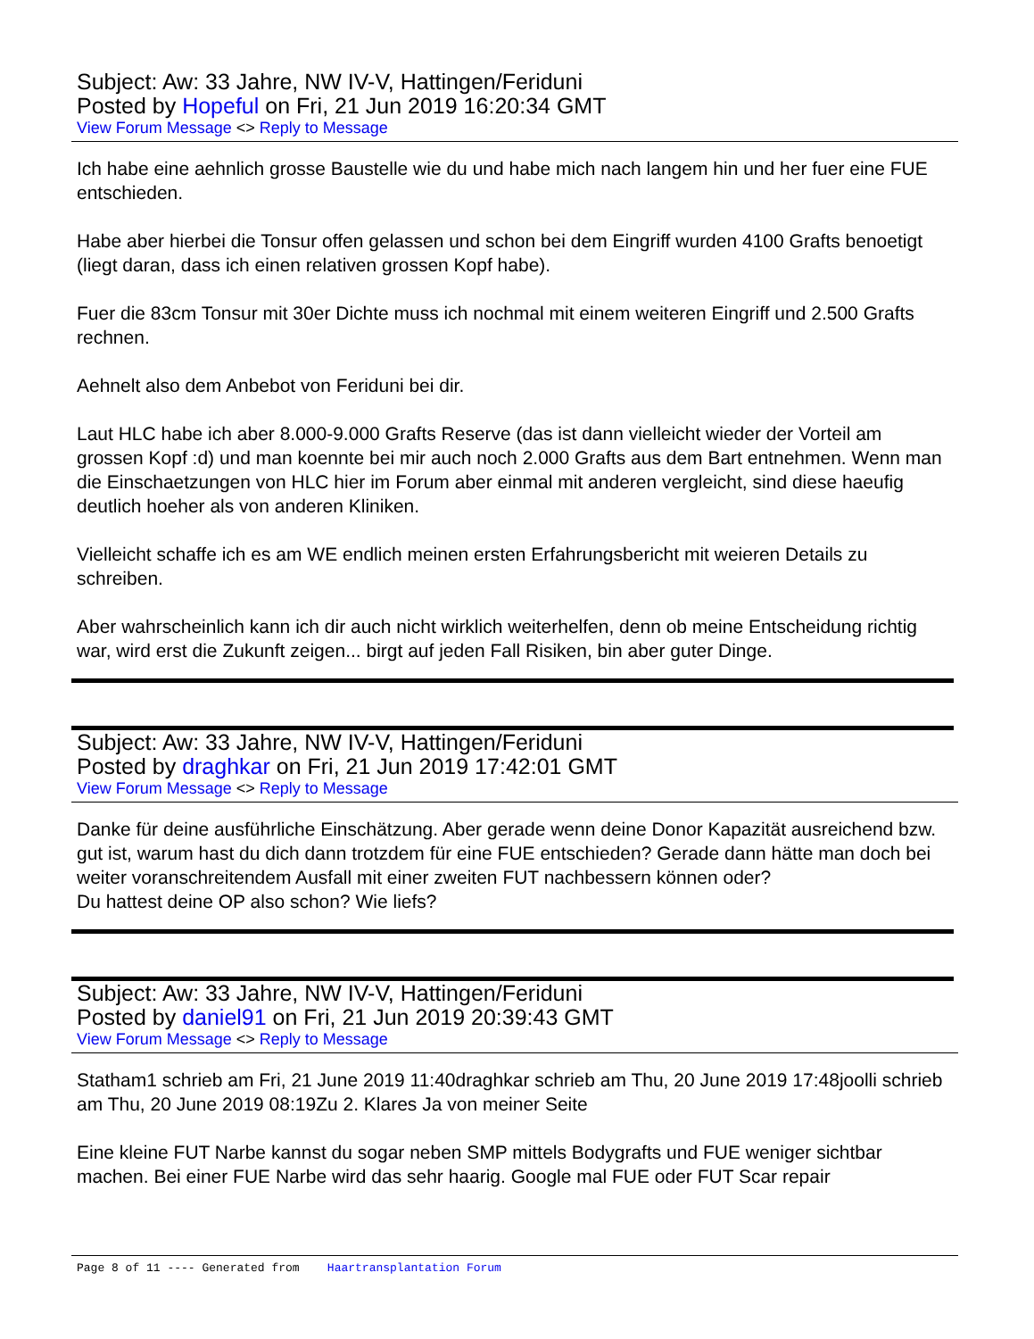Subject: Aw: 33 Jahre, NW IV-V, Hattingen/Feriduni
Posted by Hopeful on Fri, 21 Jun 2019 16:20:34 GMT
View Forum Message <> Reply to Message
Ich habe eine aehnlich grosse Baustelle wie du und habe mich nach langem hin und her fuer eine FUE entschieden.
Habe aber hierbei die Tonsur offen gelassen und schon bei dem Eingriff wurden 4100 Grafts benoetigt (liegt daran, dass ich einen relativen grossen Kopf habe).
Fuer die 83cm Tonsur mit 30er Dichte muss ich nochmal mit einem weiteren Eingriff und 2.500 Grafts rechnen.
Aehnelt also dem Anbebot von Feriduni bei dir.
Laut HLC habe ich aber 8.000-9.000 Grafts Reserve (das ist dann vielleicht wieder der Vorteil am grossen Kopf :d) und man koennte bei mir auch noch 2.000 Grafts aus dem Bart entnehmen. Wenn man die Einschaetzungen von HLC hier im Forum aber einmal mit anderen vergleicht, sind diese haeufig deutlich hoeher als von anderen Kliniken.
Vielleicht schaffe ich es am WE endlich meinen ersten Erfahrungsbericht mit weieren Details zu schreiben.
Aber wahrscheinlich kann ich dir auch nicht wirklich weiterhelfen, denn ob meine Entscheidung richtig war, wird erst die Zukunft zeigen... birgt auf jeden Fall Risiken, bin aber guter Dinge.
Subject: Aw: 33 Jahre, NW IV-V, Hattingen/Feriduni
Posted by draghkar on Fri, 21 Jun 2019 17:42:01 GMT
View Forum Message <> Reply to Message
Danke für deine ausführliche Einschätzung. Aber gerade wenn deine Donor Kapazität ausreichend bzw. gut ist, warum hast du dich dann trotzdem für eine FUE entschieden? Gerade dann hätte man doch bei weiter voranschreitendem Ausfall mit einer zweiten FUT nachbessern können oder?
Du hattest deine OP also schon? Wie liefs?
Subject: Aw: 33 Jahre, NW IV-V, Hattingen/Feriduni
Posted by daniel91 on Fri, 21 Jun 2019 20:39:43 GMT
View Forum Message <> Reply to Message
Statham1 schrieb am Fri, 21 June 2019 11:40draghkar schrieb am Thu, 20 June 2019 17:48joolli schrieb am Thu, 20 June 2019 08:19Zu 2. Klares Ja von meiner Seite
Eine kleine FUT Narbe kannst du sogar neben SMP mittels Bodygrafts und FUE weniger sichtbar machen. Bei einer FUE Narbe wird das sehr haarig. Google mal FUE oder FUT Scar repair
Page 8 of 11 ---- Generated from Haartransplantation Forum